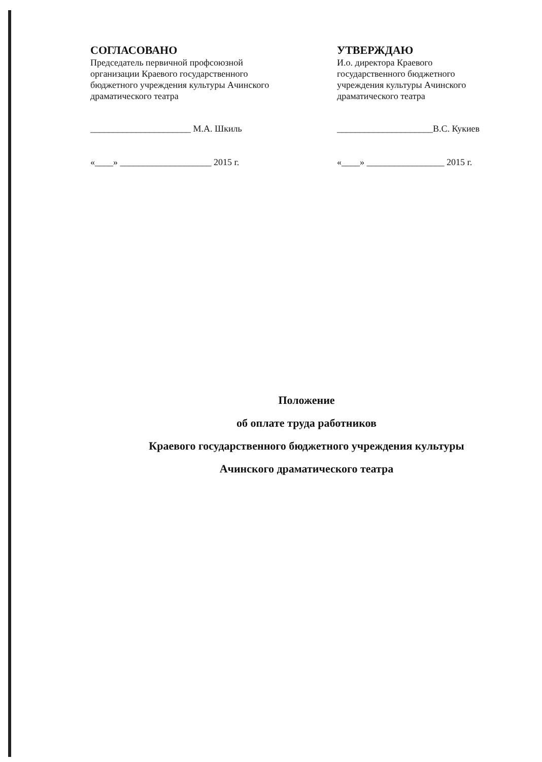СОГЛАСОВАНО
Председатель первичной профсоюзной организации Краевого государственного бюджетного учреждения культуры Ачинского драматического театра
______________________ М.А. Шкиль
«____» ____________________ 2015 г.
УТВЕРЖДАЮ
И.о. директора Краевого государственного бюджетного учреждения культуры Ачинского драматического театра
_____________________В.С. Кукиев
«____» _________________ 2015 г.
Положение
об оплате труда работников
Краевого государственного бюджетного учреждения культуры
Ачинского драматического театра